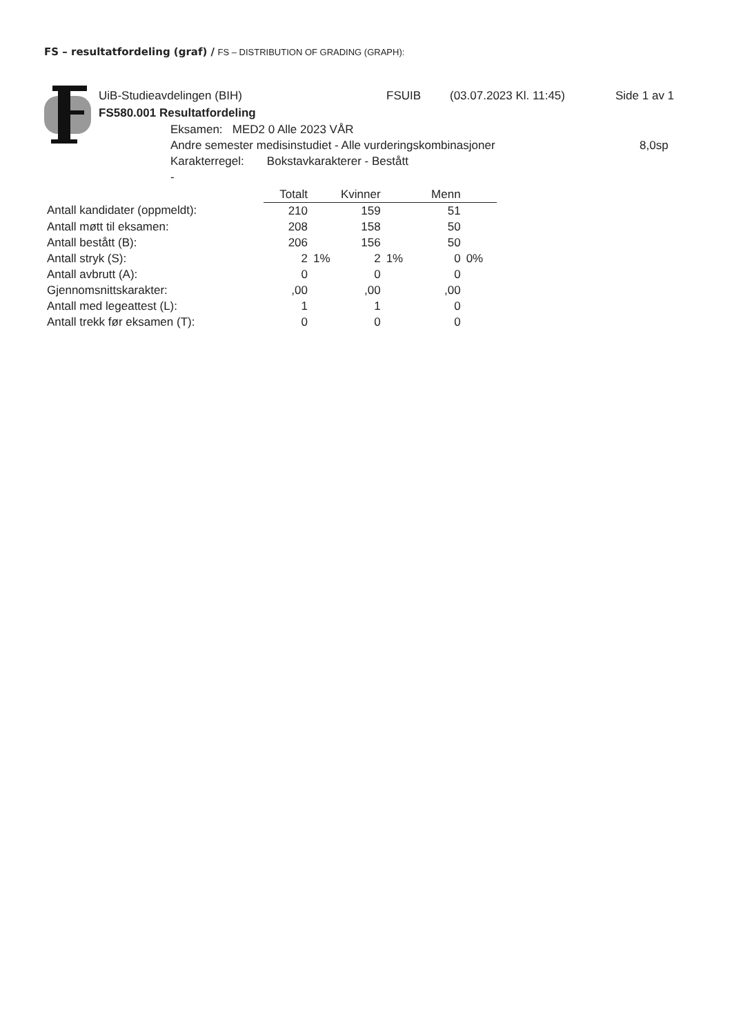FS – resultatfordeling (graf) / FS – DISTRIBUTION OF GRADING (GRAPH):
UiB-Studieavdelingen (BIH) FSUIB (03.07.2023 Kl. 11:45) Side 1 av 1
FS580.001 Resultatfordeling
Eksamen: MED2 0 Alle 2023 VÅR
Andre semester medisinstudiet - Alle vurderingskombinasjoner 8,0sp
Karakterregel: Bokstavkarakterer - Bestått
-
| | Totalt | | Kvinner | | Menn | |
| Antall kandidater (oppmeldt): | 210 | | 159 | | 51 | |
| Antall møtt til eksamen: | 208 | | 158 | | 50 | |
| Antall bestått (B): | 206 | | 156 | | 50 | |
| Antall stryk (S): | 2 | 1% | 2 | 1% | 0 | 0% |
| Antall avbrutt (A): | 0 | | 0 | | 0 | |
| Gjennomsnittskarakter: | ,00 | | ,00 | | ,00 | |
| Antall med legeattest (L): | 1 | | 1 | | 0 | |
| Antall trekk før eksamen (T): | 0 | | 0 | | 0 | |